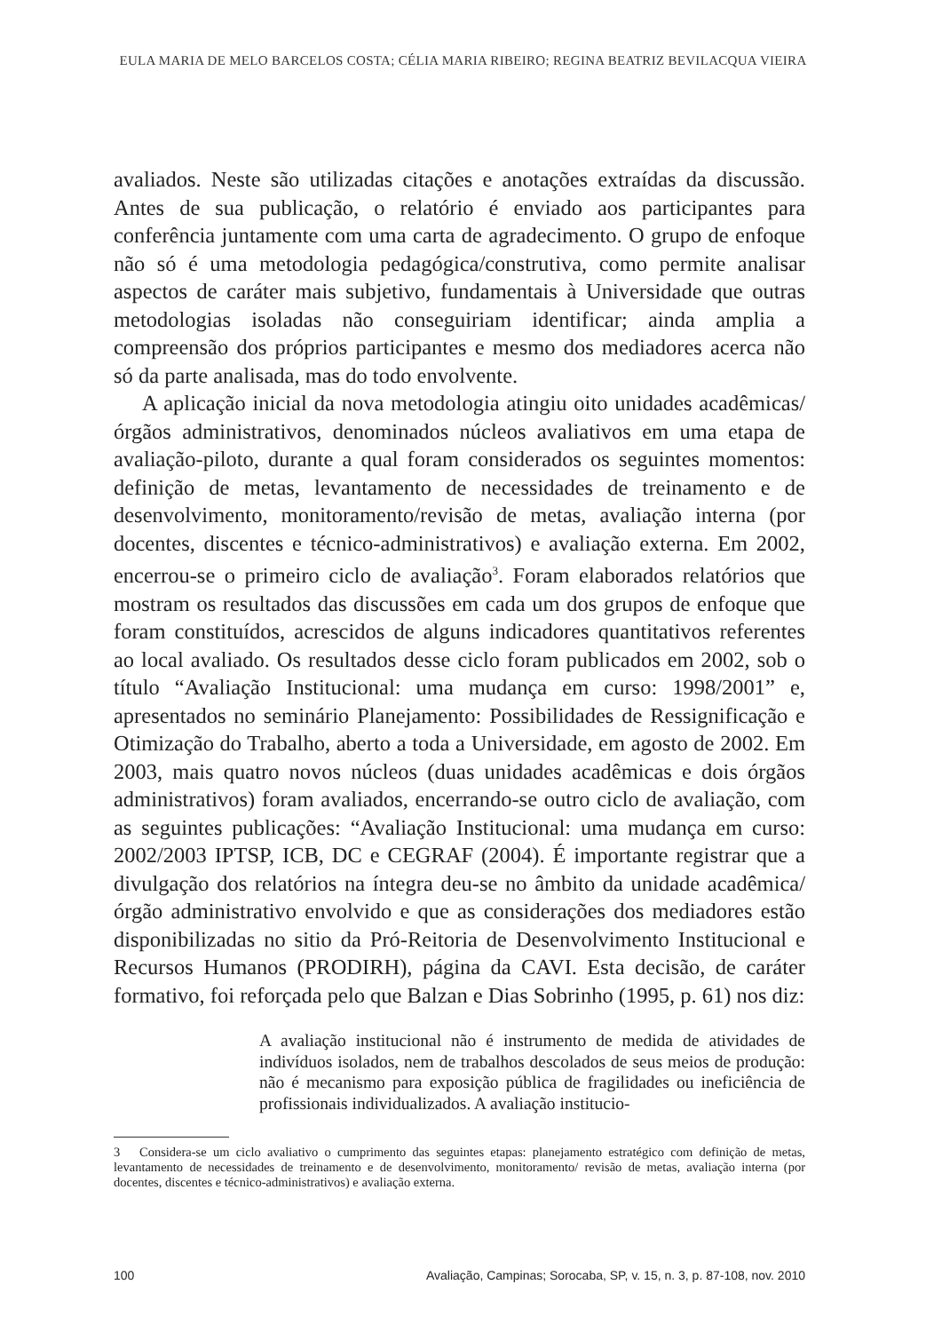EULA MARIA DE MELO BARCELOS COSTA; CÉLIA MARIA RIBEIRO; REGINA BEATRIZ BEVILACQUA VIEIRA
avaliados. Neste são utilizadas citações e anotações extraídas da discussão. Antes de sua publicação, o relatório é enviado aos participantes para conferência juntamente com uma carta de agradecimento. O grupo de enfoque não só é uma metodologia pedagógica/construtiva, como permite analisar aspectos de caráter mais subjetivo, fundamentais à Universidade que outras metodologias isoladas não conseguiriam identificar; ainda amplia a compreensão dos próprios participantes e mesmo dos mediadores acerca não só da parte analisada, mas do todo envolvente.
A aplicação inicial da nova metodologia atingiu oito unidades acadêmicas/ órgãos administrativos, denominados núcleos avaliativos em uma etapa de avaliação-piloto, durante a qual foram considerados os seguintes momentos: definição de metas, levantamento de necessidades de treinamento e de desenvolvimento, monitoramento/revisão de metas, avaliação interna (por docentes, discentes e técnico-administrativos) e avaliação externa. Em 2002, encerrou-se o primeiro ciclo de avaliação<sup>3</sup>. Foram elaborados relatórios que mostram os resultados das discussões em cada um dos grupos de enfoque que foram constituídos, acrescidos de alguns indicadores quantitativos referentes ao local avaliado. Os resultados desse ciclo foram publicados em 2002, sob o título “Avaliação Institucional: uma mudança em curso: 1998/2001” e, apresentados no seminário Planejamento: Possibilidades de Ressignificação e Otimização do Trabalho, aberto a toda a Universidade, em agosto de 2002. Em 2003, mais quatro novos núcleos (duas unidades acadêmicas e dois órgãos administrativos) foram avaliados, encerrando-se outro ciclo de avaliação, com as seguintes publicações: “Avaliação Institucional: uma mudança em curso: 2002/2003 IPTSP, ICB, DC e CEGRAF (2004). É importante registrar que a divulgação dos relatórios na íntegra deu-se no âmbito da unidade acadêmica/ órgão administrativo envolvido e que as considerações dos mediadores estão disponibilizadas no sitio da Pró-Reitoria de Desenvolvimento Institucional e Recursos Humanos (PRODIRH), página da CAVI. Esta decisão, de caráter formativo, foi reforçada pelo que Balzan e Dias Sobrinho (1995, p. 61) nos diz:
A avaliação institucional não é instrumento de medida de atividades de indivíduos isolados, nem de trabalhos descolados de seus meios de produção: não é mecanismo para exposição pública de fragilidades ou ineficiência de profissionais individualizados. A avaliação institucio-
3 Considera-se um ciclo avaliativo o cumprimento das seguintes etapas: planejamento estratégico com definição de metas, levantamento de necessidades de treinamento e de desenvolvimento, monitoramento/ revisão de metas, avaliação interna (por docentes, discentes e técnico-administrativos) e avaliação externa.
100 Avaliação, Campinas; Sorocaba, SP, v. 15, n. 3, p. 87-108, nov. 2010